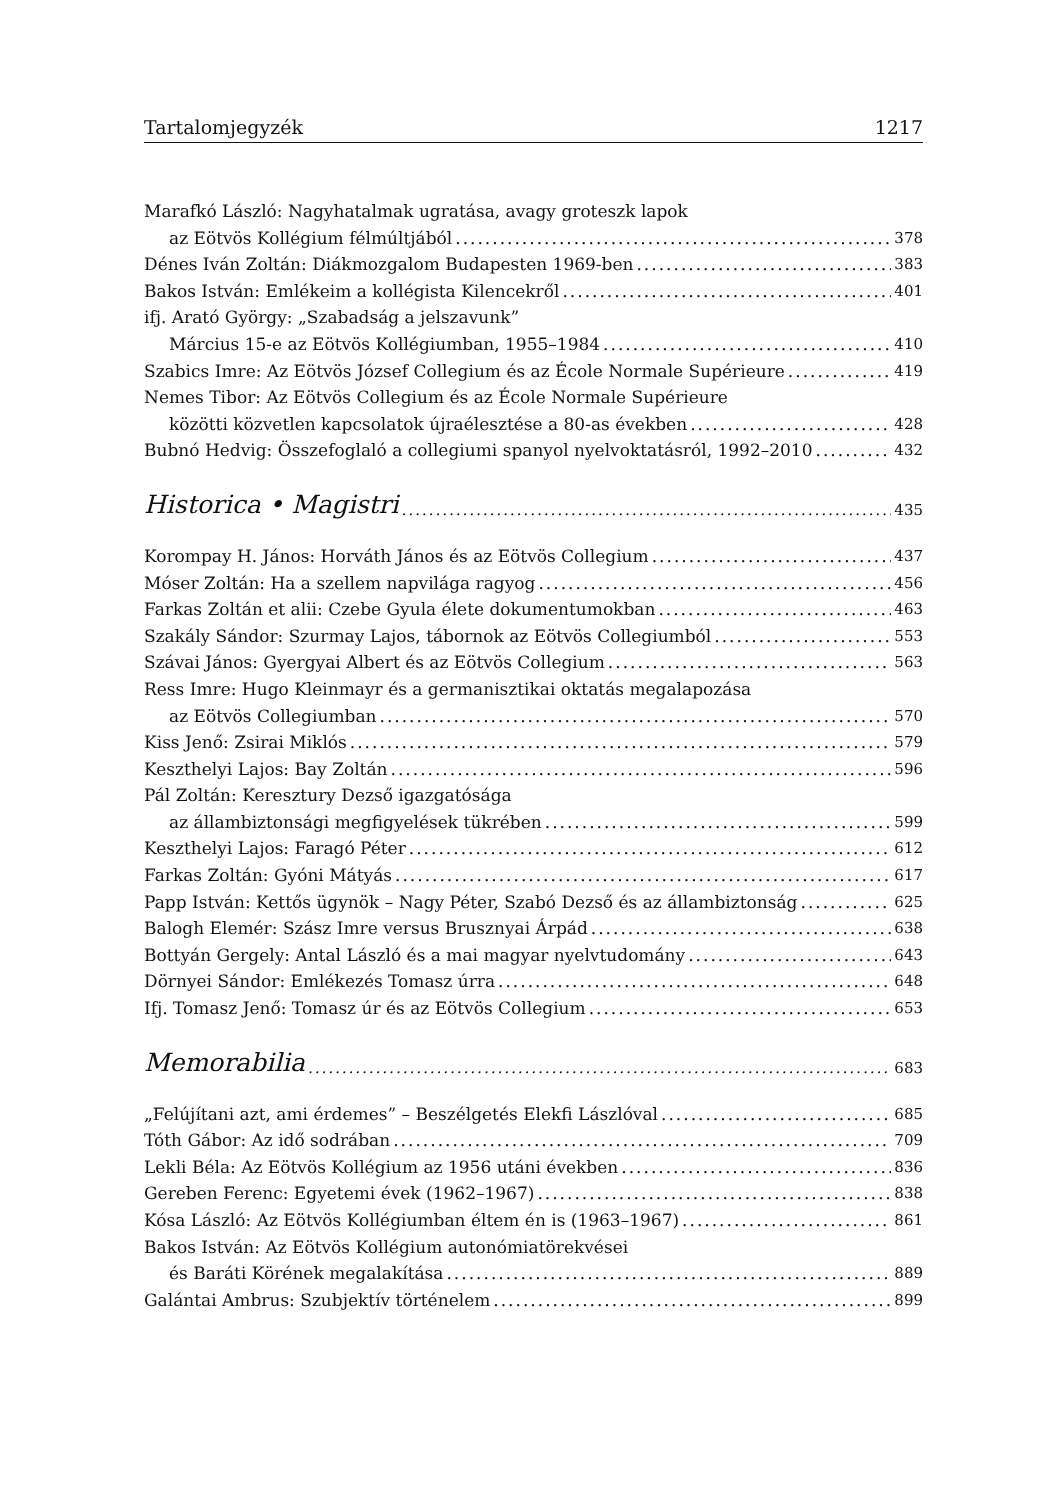Tartalomjegyzék 1217
Marafkó László: Nagyhatalmak ugratása, avagy groteszk lapok
az Eötvös Kollégium félmúltjából 378
Dénes Iván Zoltán: Diákmozgalom Budapesten 1969-ben 383
Bakos István: Emlékeim a kollégista Kilencekről 401
ifj. Arató György: „Szabadság a jelszavunk”
Március 15-e az Eötvös Kollégiumban, 1955–1984 410
Szabics Imre: Az Eötvös József Collegium és az École Normale Supérieure 419
Nemes Tibor: Az Eötvös Collegium és az École Normale Supérieure
közötti közvetlen kapcsolatok újraélesztése a 80-as években 428
Bubnó Hedvig: Összefoglaló a collegiumi spanyol nyelvoktatásról, 1992–2010 432
Historica • Magistri 435
Korompay H. János: Horváth János és az Eötvös Collegium 437
Móser Zoltán: Ha a szellem napvilága ragyog 456
Farkas Zoltán et alii: Czebe Gyula élete dokumentumokban 463
Szakály Sándor: Szurmay Lajos, tábornok az Eötvös Collegiumból 553
Szávai János: Gyergyai Albert és az Eötvös Collegium 563
Ress Imre: Hugo Kleinmayr és a germanisztikai oktatás megalapozása
az Eötvös Collegiumban 570
Kiss Jenő: Zsirai Miklós 579
Keszthelyi Lajos: Bay Zoltán 596
Pál Zoltán: Keresztury Dezső igazgatósága
az állambiztonsági megfigyelések tükrében 599
Keszthelyi Lajos: Faragó Péter 612
Farkas Zoltán: Gyóni Mátyás 617
Papp István: Kettős ügynök – Nagy Péter, Szabó Dezső és az állambiztonság 625
Balogh Elemér: Szász Imre versus Brusznyai Árpád 638
Bottyán Gergely: Antal László és a mai magyar nyelvtudomány 643
Dörnyei Sándor: Emlékezés Tomasz úrra 648
Ifj. Tomasz Jenő: Tomasz úr és az Eötvös Collegium 653
Memorabilia 683
„Felújítani azt, ami érdemes” – Beszélgetés Elekfi Lászlóval 685
Tóth Gábor: Az idő sodrában 709
Lekli Béla: Az Eötvös Kollégium az 1956 utáni években 836
Gereben Ferenc: Egyetemi évek (1962–1967) 838
Kósa László: Az Eötvös Kollégiumban éltem én is (1963–1967) 861
Bakos István: Az Eötvös Kollégium autonómiatörekvései
és Baráti Körének megalakítása 889
Galántai Ambrus: Szubjektív történelem 899